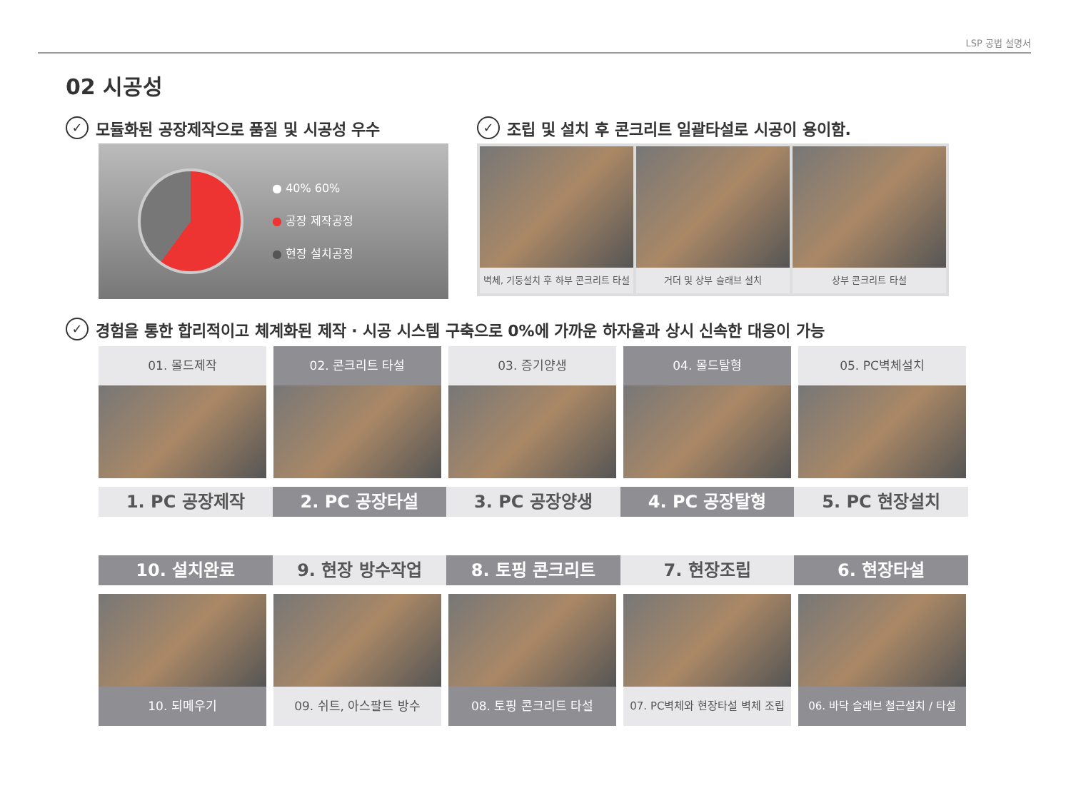LSP 공법 설명서
02 시공성
✓ 모듈화된 공장제작으로 품질 및 시공성 우수
● 40% 60%
● 공장 제작공정
● 현장 설치공정
✓ 조립 및 설치 후 콘크리트 일괄타설로 시공이 용이함.
벽체, 기둥설치 후 하부 콘크리트 타설
거더 및 상부 슬래브 설치 상부 콘크리트 타설
✓ 경험을 통한 합리적이고 체계화된 제작 · 시공 시스템 구축으로 0%에 가까운 하자율과 상시 신속한 대응이 가능
01. 몰드제작 02. 콘크리트 타설 03. 증기양생 04. 몰드탈형 05. PC벽체설치
1. PC 공장제작 2. PC 공장타설 3. PC 공장양생 4. PC 공장탈형 5. PC 현장설치
10. 설치완료 9. 현장 방수작업 8. 토핑 콘크리트 7. 현장조립 6. 현장타설
10. 되메우기 09. 쉬트, 아스팔트 방수 08. 토핑 콘크리트 타설 07. PC벽체와 현장타설 벽체 조립
06. 바닥 슬래브 철근설치 / 타설